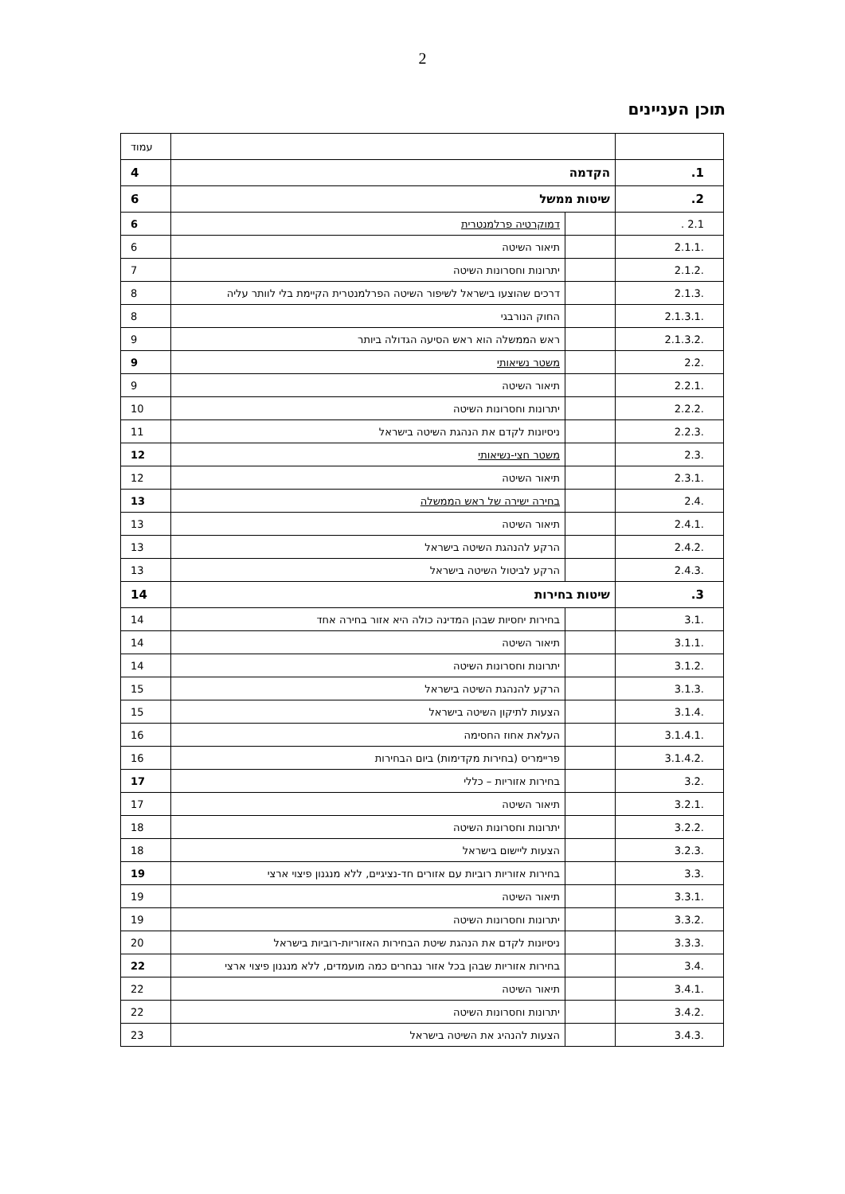2
תוכן העניינים
| | | | עמוד |
| 1. | הקדמה | | 4 |
| 2. | שיטות ממשל | | 6 |
| 2.1 . | | דמוקרטיה פרלמנטרית | 6 |
| .2.1.1 | | תיאור השיטה | 6 |
| .2.1.2 | | יתרונות וחסרונות השיטה | 7 |
| .2.1.3 | | דרכים שהוצעו בישראל לשיפור השיטה הפרלמנטרית הקיימת בלי לוותר עליה | 8 |
| .2.1.3.1 | | החוק הנורבגי | 8 |
| .2.1.3.2 | | ראש הממשלה הוא ראש הסיעה הגדולה ביותר | 9 |
| .2.2 | | משטר נשיאותי | 9 |
| .2.2.1 | | תיאור השיטה | 9 |
| .2.2.2 | | יתרונות וחסרונות השיטה | 10 |
| .2.2.3 | | ניסיונות לקדם את הנהגת השיטה בישראל | 11 |
| .2.3 | | משטר חצי-נשיאותי | 12 |
| .2.3.1 | | תיאור השיטה | 12 |
| .2.4 | | בחירה ישירה של ראש הממשלה | 13 |
| .2.4.1 | | תיאור השיטה | 13 |
| .2.4.2 | | הרקע להנהגת השיטה בישראל | 13 |
| .2.4.3 | | הרקע לביטול השיטה בישראל | 13 |
| 3. | שיטות בחירות | | 14 |
| .3.1 | | בחירות יחסיות שבהן המדינה כולה היא אזור בחירה אחד | 14 |
| .3.1.1 | | תיאור השיטה | 14 |
| .3.1.2 | | יתרונות וחסרונות השיטה | 14 |
| .3.1.3 | | הרקע להנהגת השיטה בישראל | 15 |
| .3.1.4 | | הצעות לתיקון השיטה בישראל | 15 |
| .3.1.4.1 | | העלאת אחוז החסימה | 16 |
| .3.1.4.2 | | פריימריס (בחירות מקדימות) ביום הבחירות | 16 |
| .3.2 | | בחירות אזוריות – כללי | 17 |
| .3.2.1 | | תיאור השיטה | 17 |
| .3.2.2 | | יתרונות וחסרונות השיטה | 18 |
| .3.2.3 | | הצעות ליישום בישראל | 18 |
| .3.3 | | בחירות אזוריות רוביות עם אזורים חד-נציגיים, ללא מנגנון פיצוי ארצי | 19 |
| .3.3.1 | | תיאור השיטה | 19 |
| .3.3.2 | | יתרונות וחסרונות השיטה | 19 |
| .3.3.3 | | ניסיונות לקדם את הנהגת שיטת הבחירות האזוריות-רוביות בישראל | 20 |
| .3.4 | | בחירות אזוריות שבהן בכל אזור נבחרים כמה מועמדים, ללא מנגנון פיצוי ארצי | 22 |
| .3.4.1 | | תיאור השיטה | 22 |
| .3.4.2 | | יתרונות וחסרונות השיטה | 22 |
| .3.4.3 | | הצעות להנהיג את השיטה בישראל | 23 |